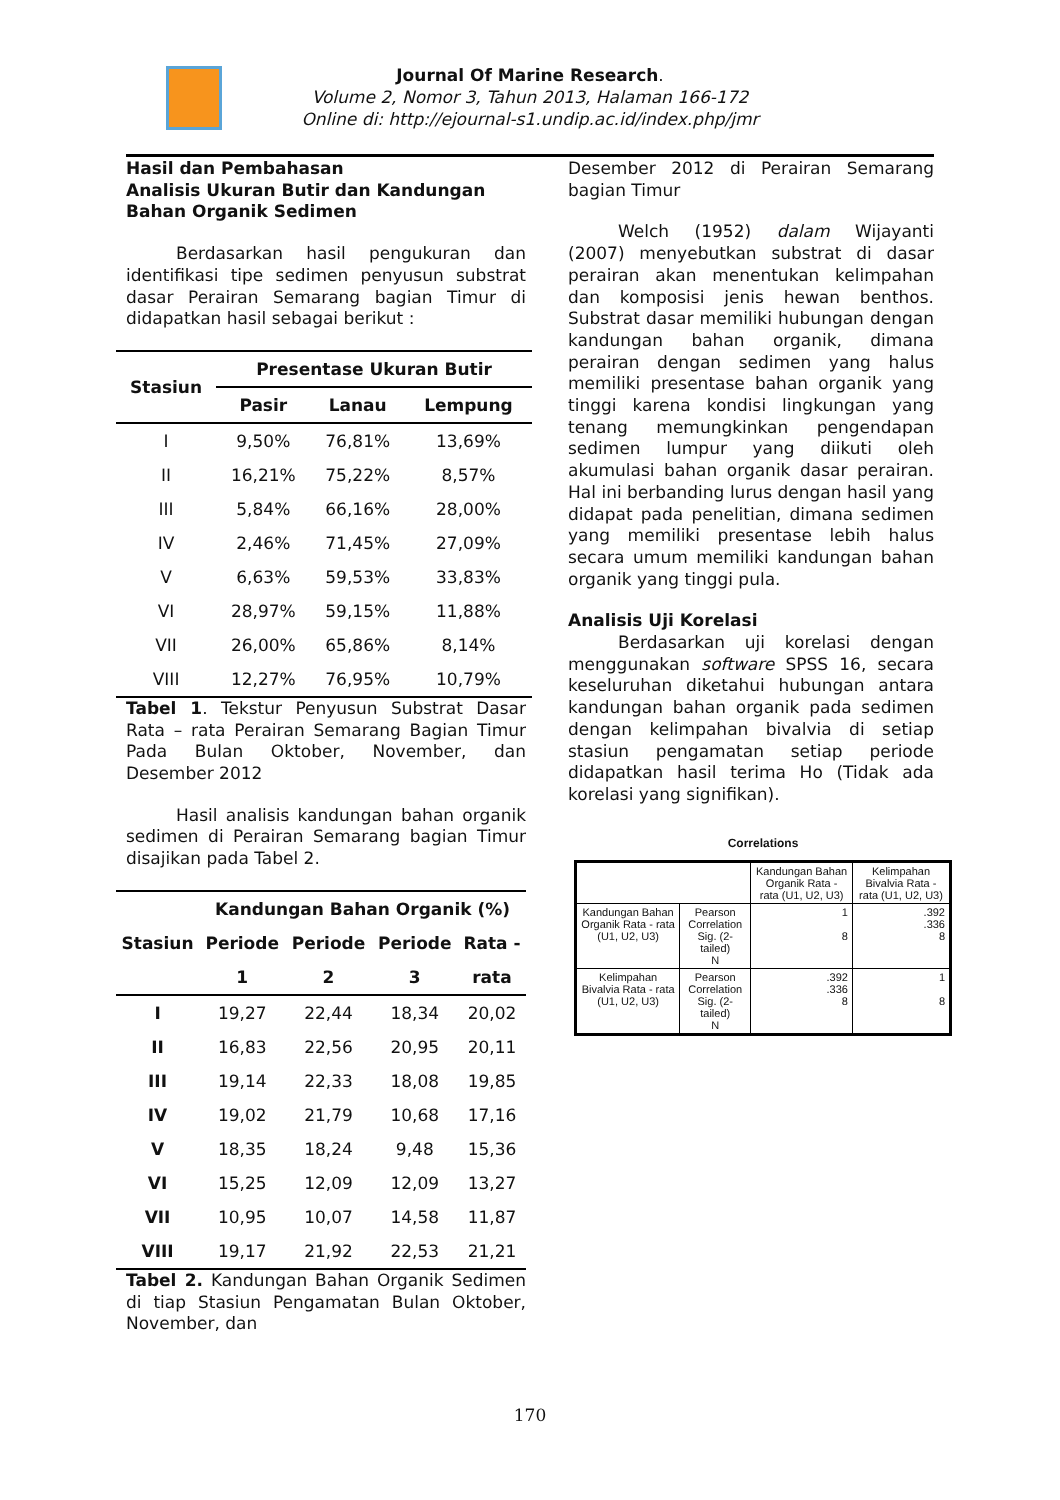Journal Of Marine Research.
Volume 2, Nomor 3, Tahun 2013, Halaman 166-172
Online di: http://ejournal-s1.undip.ac.id/index.php/jmr
Hasil dan Pembahasan
Analisis Ukuran Butir dan Kandungan Bahan Organik Sedimen
Berdasarkan hasil pengukuran dan identifikasi tipe sedimen penyusun substrat dasar Perairan Semarang bagian Timur di didapatkan hasil sebagai berikut :
| Stasiun | Presentase Ukuran Butir | | |
| --- | --- | --- | --- |
| | Pasir | Lanau | Lempung |
| I | 9,50% | 76,81% | 13,69% |
| II | 16,21% | 75,22% | 8,57% |
| III | 5,84% | 66,16% | 28,00% |
| IV | 2,46% | 71,45% | 27,09% |
| V | 6,63% | 59,53% | 33,83% |
| VI | 28,97% | 59,15% | 11,88% |
| VII | 26,00% | 65,86% | 8,14% |
| VIII | 12,27% | 76,95% | 10,79% |
Tabel 1. Tekstur Penyusun Substrat Dasar Rata – rata Perairan Semarang Bagian Timur Pada Bulan Oktober, November, dan Desember 2012
Hasil analisis kandungan bahan organik sedimen di Perairan Semarang bagian Timur disajikan pada Tabel 2.
| Stasiun | Kandungan Bahan Organik (%) | | | |
| --- | --- | --- | --- | --- |
| | Periode | Periode | Periode | Rata - |
| | 1 | 2 | 3 | rata |
| I | 19,27 | 22,44 | 18,34 | 20,02 |
| II | 16,83 | 22,56 | 20,95 | 20,11 |
| III | 19,14 | 22,33 | 18,08 | 19,85 |
| IV | 19,02 | 21,79 | 10,68 | 17,16 |
| V | 18,35 | 18,24 | 9,48 | 15,36 |
| VI | 15,25 | 12,09 | 12,09 | 13,27 |
| VII | 10,95 | 10,07 | 14,58 | 11,87 |
| VIII | 19,17 | 21,92 | 22,53 | 21,21 |
Tabel 2. Kandungan Bahan Organik Sedimen di tiap Stasiun Pengamatan Bulan Oktober, November, dan
Desember 2012 di Perairan Semarang bagian Timur
Welch (1952) dalam Wijayanti (2007) menyebutkan substrat di dasar perairan akan menentukan kelimpahan dan komposisi jenis hewan benthos. Substrat dasar memiliki hubungan dengan kandungan bahan organik, dimana perairan dengan sedimen yang halus memiliki presentase bahan organik yang tinggi karena kondisi lingkungan yang tenang memungkinkan pengendapan sedimen lumpur yang diikuti oleh akumulasi bahan organik dasar perairan. Hal ini berbanding lurus dengan hasil yang didapat pada penelitian, dimana sedimen yang memiliki presentase lebih halus secara umum memiliki kandungan bahan organik yang tinggi pula.
Analisis Uji Korelasi
Berdasarkan uji korelasi dengan menggunakan software SPSS 16, secara keseluruhan diketahui hubungan antara kandungan bahan organik pada sedimen dengan kelimpahan bivalvia di setiap stasiun pengamatan setiap periode didapatkan hasil terima Ho (Tidak ada korelasi yang signifikan).
Correlations
| | | Kandungan Bahan Organik Rata - rata (U1, U2, U3) | Kelimpahan Bivalvia Rata - rata (U1, U2, U3) |
| Kandungan Bahan Organik Rata - rata (U1, U2, U3) | Pearson Correlation Sig. (2-tailed) N | 1 8 | .392 .336 8 |
| Kelimpahan Bivalvia Rata - rata (U1, U2, U3) | Pearson Correlation Sig. (2-tailed) N | .392 .336 8 | 1 8 |
170